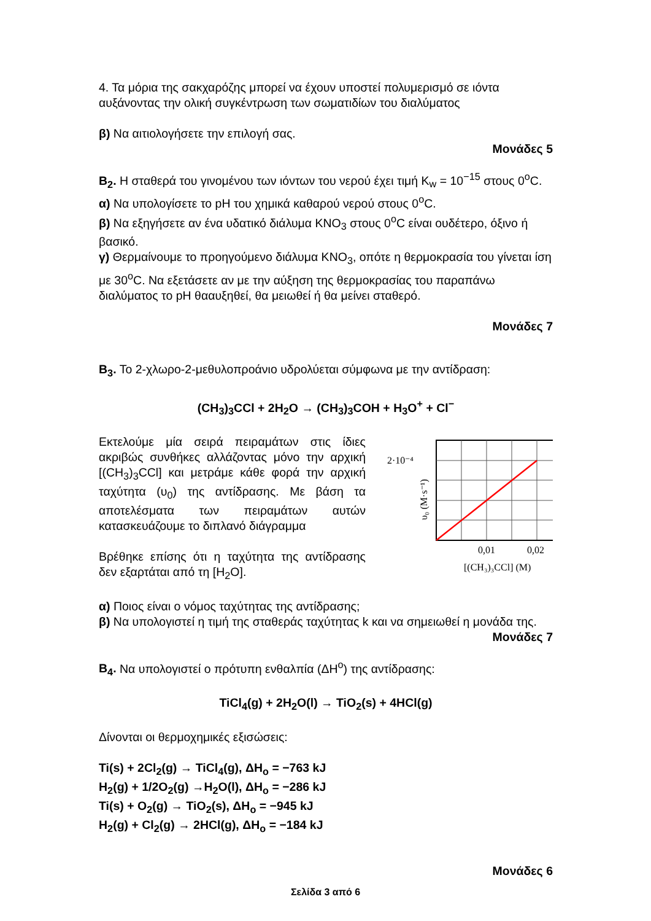4. Τα μόρια της σακχαρόζης μπορεί να έχουν υποστεί πολυμερισμό σε ιόντα αυξάνοντας την ολική συγκέντρωση των σωματιδίων του διαλύματος
β) Να αιτιολογήσετε την επιλογή σας.
Μονάδες 5
Β<sub>2</sub>. Η σταθερά του γινομένου των ιόντων του νερού έχει τιμή K<sub>w</sub> = 10<sup>−15</sup> στους 0<sup>ο</sup>C.
α) Να υπολογίσετε το pH του χημικά καθαρού νερού στους 0<sup>ο</sup>C.
β) Να εξηγήσετε αν ένα υδατικό διάλυμα KNO<sub>3</sub> στους 0<sup>ο</sup>C είναι ουδέτερο, όξινο ή βασικό.
γ) Θερμαίνουμε το προηγούμενο διάλυμα KNO<sub>3</sub>, οπότε η θερμοκρασία του γίνεται ίση με 30<sup>ο</sup>C. Να εξετάσετε αν με την αύξηση της θερμοκρασίας του παραπάνω διαλύματος το pH θααυξηθεί, θα μειωθεί ή θα μείνει σταθερό.
Μονάδες 7
Β<sub>3</sub>. Το 2-χλωρο-2-μεθυλοπροάνιο υδρολύεται σύμφωνα με την αντίδραση:
(CH<sub>3</sub>)<sub>3</sub>CCl + 2H<sub>2</sub>O → (CH<sub>3</sub>)<sub>3</sub>COH + H<sub>3</sub>O<sup>+</sup> + Cl<sup>−</sup>
Εκτελούμε μία σειρά πειραμάτων στις ίδιες ακριβώς συνθήκες αλλάζοντας μόνο την αρχική [(CH<sub>3</sub>)<sub>3</sub>CCl] και μετράμε κάθε φορά την αρχική ταχύτητα (υ<sub>0</sub>) της αντίδρασης. Με βάση τα αποτελέσματα των πειραμάτων αυτών κατασκευάζουμε το διπλανό διάγραμμα
Βρέθηκε επίσης ότι η ταχύτητα της αντίδρασης δεν εξαρτάται από τη [H<sub>2</sub>O].
2·10⁻⁴
0,01
0,02
[(CH₃)₃CCl] (M)
υ₀ (M·s⁻¹)
α) Ποιος είναι ο νόμος ταχύτητας της αντίδρασης;
β) Να υπολογιστεί η τιμή της σταθεράς ταχύτητας k και να σημειωθεί η μονάδα της.
Μονάδες 7
Β<sub>4</sub>. Να υπολογιστεί ο πρότυπη ενθαλπία (ΔΗ<sup>ο</sup>) της αντίδρασης:
TiCl<sub>4</sub>(g) + 2H<sub>2</sub>O(l) → TiO<sub>2</sub>(s) + 4HCl(g)
Δίνονται οι θερμοχημικές εξισώσεις:
Ti(s) + 2Cl<sub>2</sub>(g) → TiCl<sub>4</sub>(g), ΔΗ<sub>ο</sub> = −763 kJ
H<sub>2</sub>(g) + 1/2O<sub>2</sub>(g) →H<sub>2</sub>O(l), ΔΗ<sub>ο</sub> = −286 kJ
Ti(s) + O<sub>2</sub>(g) → TiO<sub>2</sub>(s), ΔΗ<sub>ο</sub> = −945 kJ
H<sub>2</sub>(g) + Cl<sub>2</sub>(g) → 2HCl(g), ΔΗ<sub>ο</sub> = −184 kJ
Μονάδες 6
Σελίδα 3 από 6